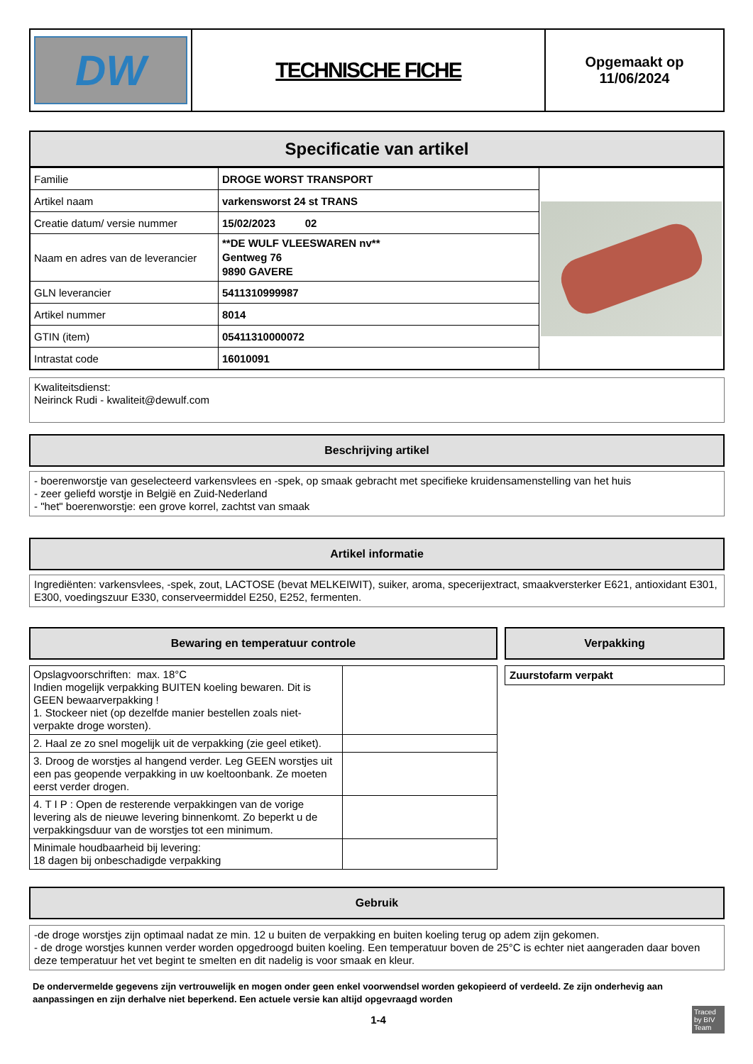| DW | TECHNISCHE FICHE | Opgemaakt op 11/06/2024 |
Specificatie van artikel
| Familie | DROGE WORST TRANSPORT | |
| Artikel naam | varkensworst 24 st TRANS | |
| Creatie datum/ versie nummer | 15/02/2023 02 | |
| Naam en adres van de leverancier | **DE WULF VLEESWAREN nv** Gentweg 76 9890 GAVERE | |
| GLN leverancier | 5411310999987 | |
| Artikel nummer | 8014 | |
| GTIN (item) | 05411310000072 | |
| Intrastat code | 16010091 | |
Kwaliteitsdienst:
Neirinck Rudi - kwaliteit@dewulf.com
Beschrijving artikel
- boerenworstje van geselecteerd varkensvlees en -spek, op smaak gebracht met specifieke kruidensamenstelling van het huis
- zeer geliefd worstje in België en Zuid-Nederland
- "het" boerenworstje: een grove korrel, zachtst van smaak
Artikel informatie
Ingrediënten: varkensvlees, -spek, zout, LACTOSE (bevat MELKEIWIT), suiker, aroma, specerijextract, smaakversterker E621, antioxidant E301, E300, voedingszuur E330, conserveermiddel E250, E252, fermenten.
Bewaring en temperatuur controle
| Opslagvoorschriften: max. 18°C Indien mogelijk verpakking BUITEN koeling bewaren. Dit is GEEN bewaarverpakking ! 1. Stockeer niet (op dezelfde manier bestellen zoals niet-verpakte droge worsten). | |
| 2. Haal ze zo snel mogelijk uit de verpakking (zie geel etiket). | |
| 3. Droog de worstjes al hangend verder. Leg GEEN worstjes uit een pas geopende verpakking in uw koeltoonbank. Ze moeten eerst verder drogen. | |
| 4. T I P : Open de resterende verpakkingen van de vorige levering als de nieuwe levering binnenkomt. Zo beperkt u de verpakkingsduur van de worstjes tot een minimum. | |
| Minimale houdbaarheid bij levering: 18 dagen bij onbeschadigde verpakking | |
Verpakking
Zuurstofarm verpakt
Gebruik
-de droge worstjes zijn optimaal nadat ze min. 12 u buiten de verpakking en buiten koeling terug op adem zijn gekomen.
- de droge worstjes kunnen verder worden opgedroogd buiten koeling. Een temperatuur boven de 25°C is echter niet aangeraden daar boven deze temperatuur het vet begint te smelten en dit nadelig is voor smaak en kleur.
De ondervermelde gegevens zijn vertrouwelijk en mogen onder geen enkel voorwendsel worden gekopieerd of verdeeld. Ze zijn onderhevig aan aanpassingen en zijn derhalve niet beperkend. Een actuele versie kan altijd opgevraagd worden
1-4
Traced by BIV Team